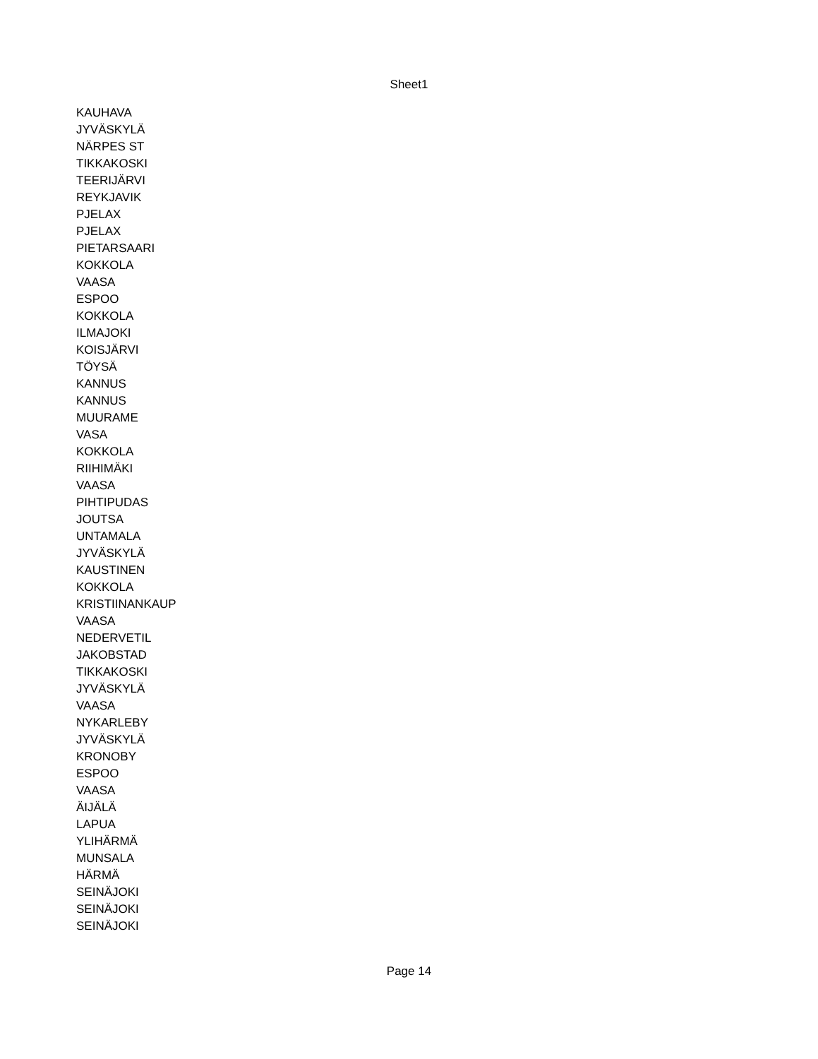Sheet1
| KAUHAVA |
| JYVÄSKYLÄ |
| NÄRPES ST |
| TIKKAKOSKI |
| TEERIJÄRVI |
| REYKJAVIK |
| PJELAX |
| PJELAX |
| PIETARSAARI |
| KOKKOLA |
| VAASA |
| ESPOO |
| KOKKOLA |
| ILMAJOKI |
| KOISJÄRVI |
| TÖYSÄ |
| KANNUS |
| KANNUS |
| MUURAME |
| VASA |
| KOKKOLA |
| RIIHIMÄKI |
| VAASA |
| PIHTIPUDAS |
| JOUTSA |
| UNTAMALA |
| JYVÄSKYLÄ |
| KAUSTINEN |
| KOKKOLA |
| KRISTIINANKAUP |
| VAASA |
| NEDERVETIL |
| JAKOBSTAD |
| TIKKAKOSKI |
| JYVÄSKYLÄ |
| VAASA |
| NYKARLEBY |
| JYVÄSKYLÄ |
| KRONOBY |
| ESPOO |
| VAASA |
| ÄIJÄLÄ |
| LAPUA |
| YLIHÄRMÄ |
| MUNSALA |
| HÄRMÄ |
| SEINÄJOKI |
| SEINÄJOKI |
| SEINÄJOKI |
Page 14